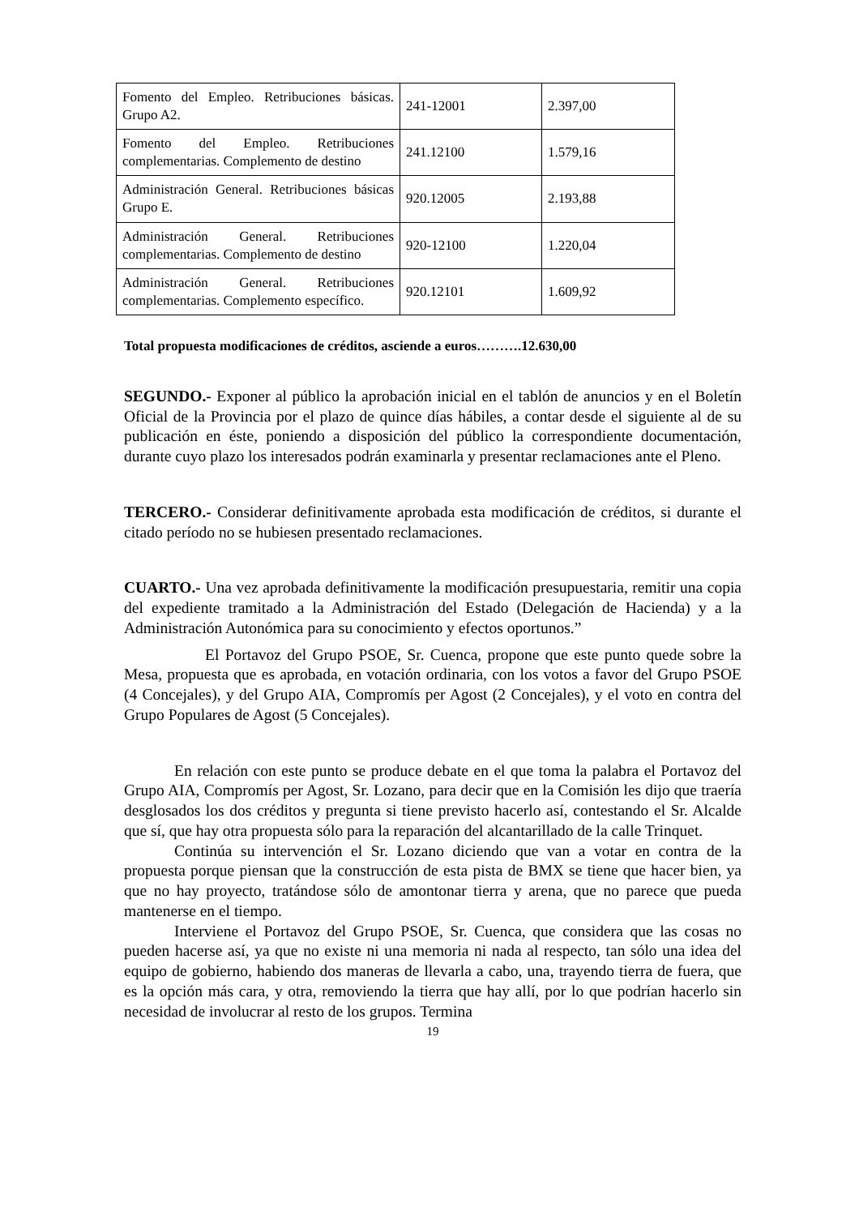| Fomento del Empleo. Retribuciones básicas. Grupo A2. | 241-12001 | 2.397,00 |
| Fomento del Empleo. Retribuciones complementarias. Complemento de destino | 241.12100 | 1.579,16 |
| Administración General. Retribuciones básicas Grupo E. | 920.12005 | 2.193,88 |
| Administración General. Retribuciones complementarias. Complemento de destino | 920-12100 | 1.220,04 |
| Administración General. Retribuciones complementarias. Complemento específico. | 920.12101 | 1.609,92 |
Total propuesta modificaciones de créditos, asciende a euros……….12.630,00
SEGUNDO.- Exponer al público la aprobación inicial en el tablón de anuncios y en el Boletín Oficial de la Provincia por el plazo de quince días hábiles, a contar desde el siguiente al de su publicación en éste, poniendo a disposición del público la correspondiente documentación, durante cuyo plazo los interesados podrán examinarla y presentar reclamaciones ante el Pleno.
TERCERO.- Considerar definitivamente aprobada esta modificación de créditos, si durante el citado período no se hubiesen presentado reclamaciones.
CUARTO.- Una vez aprobada definitivamente la modificación presupuestaria, remitir una copia del expediente tramitado a la Administración del Estado (Delegación de Hacienda) y a la Administración Autonómica para su conocimiento y efectos oportunos.”
El Portavoz del Grupo PSOE, Sr. Cuenca, propone que este punto quede sobre la Mesa, propuesta que es aprobada, en votación ordinaria, con los votos a favor del Grupo PSOE (4 Concejales), y del Grupo AIA, Compromís per Agost (2 Concejales), y el voto en contra del Grupo Populares de Agost (5 Concejales).
En relación con este punto se produce debate en el que toma la palabra el Portavoz del Grupo AIA, Compromís per Agost, Sr. Lozano, para decir que en la Comisión les dijo que traería desglosados los dos créditos y pregunta si tiene previsto hacerlo así, contestando el Sr. Alcalde que sí, que hay otra propuesta sólo para la reparación del alcantarillado de la calle Trinquet.
Continúa su intervención el Sr. Lozano diciendo que van a votar en contra de la propuesta porque piensan que la construcción de esta pista de BMX se tiene que hacer bien, ya que no hay proyecto, tratándose sólo de amontonar tierra y arena, que no parece que pueda mantenerse en el tiempo.
Interviene el Portavoz del Grupo PSOE, Sr. Cuenca, que considera que las cosas no pueden hacerse así, ya que no existe ni una memoria ni nada al respecto, tan sólo una idea del equipo de gobierno, habiendo dos maneras de llevarla a cabo, una, trayendo tierra de fuera, que es la opción más cara, y otra, removiendo la tierra que hay allí, por lo que podrían hacerlo sin necesidad de involucrar al resto de los grupos. Termina
19